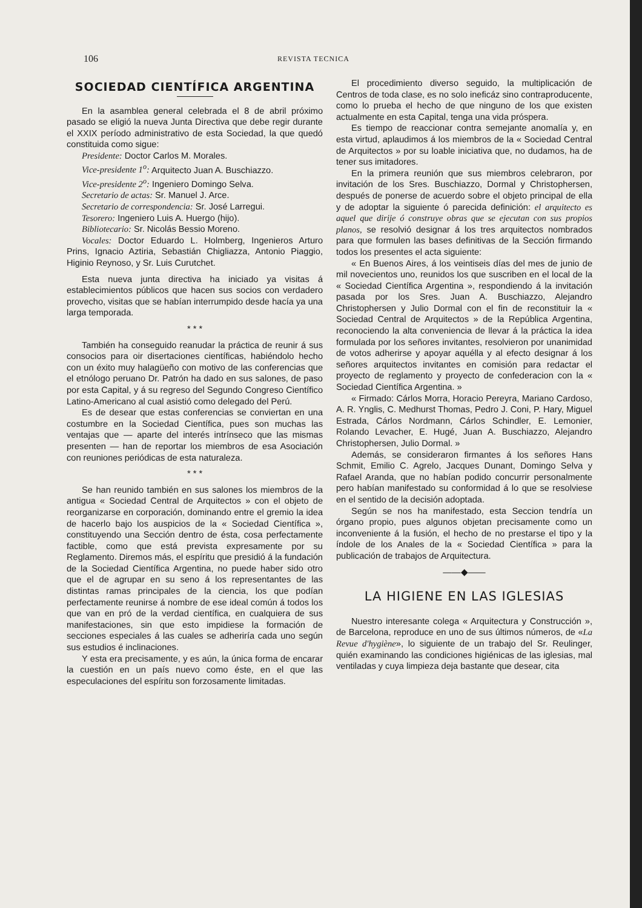106 REVISTA TECNICA
SOCIEDAD CIENTÍFICA ARGENTINA
En la asamblea general celebrada el 8 de abril próximo pasado se eligió la nueva Junta Directiva que debe regir durante el XXIX período administrativo de esta Sociedad, la que quedó constituida como sigue:
Presidente: Doctor Carlos M. Morales.
Vice-presidente 1<sup>o</sup>: Arquitecto Juan A. Buschiazzo.
Vice-presidente 2<sup>o</sup>: Ingeniero Domingo Selva.
Secretario de actas: Sr. Manuel J. Arce.
Secretario de correspondencia: Sr. José Larregui.
Tesorero: Ingeniero Luis A. Huergo (hijo).
Bibliotecario: Sr. Nicolás Bessio Moreno.
Vocales: Doctor Eduardo L. Holmberg, Ingenieros Arturo Prins, Ignacio Aztiria, Sebastián Chigliazza, Antonio Piaggio, Higinio Reynoso, y Sr. Luis Curutchet.
Esta nueva junta directiva ha iniciado ya visitas á establecimientos públicos que hacen sus socios con verdadero provecho, visitas que se habían interrumpido desde hacía ya una larga temporada.
* * *
También ha conseguido reanudar la práctica de reunir á sus consocios para oir disertaciones científicas, habiéndolo hecho con un éxito muy halagüeño con motivo de las conferencias que el etnólogo peruano Dr. Patrón ha dado en sus salones, de paso por esta Capital, y á su regreso del Segundo Congreso Científico Latino-Americano al cual asistió como delegado del Perú.
Es de desear que estas conferencias se conviertan en una costumbre en la Sociedad Científica, pues son muchas las ventajas que — aparte del interés intrínseco que las mismas presenten — han de reportar los miembros de esa Asociación con reuniones periódicas de esta naturaleza.
* * *
Se han reunido también en sus salones los miembros de la antigua « Sociedad Central de Arquitectos » con el objeto de reorganizarse en corporación, dominando entre el gremio la idea de hacerlo bajo los auspicios de la « Sociedad Científica », constituyendo una Sección dentro de ésta, cosa perfectamente factible, como que está prevista expresamente por su Reglamento. Diremos más, el espíritu que presidió á la fundación de la Sociedad Científica Argentina, no puede haber sido otro que el de agrupar en su seno á los representantes de las distintas ramas principales de la ciencia, los que podían perfectamente reunirse á nombre de ese ideal común á todos los que van en pró de la verdad científica, en cualquiera de sus manifestaciones, sin que esto impidiese la formación de secciones especiales á las cuales se adheriría cada uno según sus estudios é inclinaciones.
Y esta era precisamente, y es aún, la única forma de encarar la cuestión en un país nuevo como éste, en el que las especulaciones del espíritu son forzosamente limitadas.
El procedimiento diverso seguido, la multiplicación de Centros de toda clase, es no solo ineficáz sino contraproducente, como lo prueba el hecho de que ninguno de los que existen actualmente en esta Capital, tenga una vida próspera.
Es tiempo de reaccionar contra semejante anomalía y, en esta virtud, aplaudimos á los miembros de la « Sociedad Central de Arquitectos » por su loable iniciativa que, no dudamos, ha de tener sus imitadores.
En la primera reunión que sus miembros celebraron, por invitación de los Sres. Buschiazzo, Dormal y Christophersen, después de ponerse de acuerdo sobre el objeto principal de ella y de adoptar la siguiente ó parecida definición: el arquitecto es aquel que dirije ó construye obras que se ejecutan con sus propios planos, se resolvió designar á los tres arquitectos nombrados para que formulen las bases definitivas de la Sección firmando todos los presentes el acta siguiente:
« En Buenos Aires, á los veintiseis días del mes de junio de mil novecientos uno, reunidos los que suscriben en el local de la « Sociedad Científica Argentina », respondiendo á la invitación pasada por los Sres. Juan A. Buschiazzo, Alejandro Christophersen y Julio Dormal con el fin de reconstituir la « Sociedad Central de Arquitectos » de la República Argentina, reconociendo la alta conveniencia de llevar á la práctica la idea formulada por los señores invitantes, resolvieron por unanimidad de votos adherirse y apoyar aquélla y al efecto designar á los señores arquitectos invitantes en comisión para redactar el proyecto de reglamento y proyecto de confederacion con la « Sociedad Científica Argentina. »
« Firmado: Cárlos Morra, Horacio Pereyra, Mariano Cardoso, A. R. Ynglis, C. Medhurst Thomas, Pedro J. Coni, P. Hary, Miguel Estrada, Cárlos Nordmann, Cárlos Schindler, E. Lemonier, Rolando Levacher, E. Hugé, Juan A. Buschiazzo, Alejandro Christophersen, Julio Dormal. »
Además, se consideraron firmantes á los señores Hans Schmit, Emilio C. Agrelo, Jacques Dunant, Domingo Selva y Rafael Aranda, que no habían podido concurrir personalmente pero habían manifestado su conformidad á lo que se resolviese en el sentido de la decisión adoptada.
Según se nos ha manifestado, esta Seccion tendría un órgano propio, pues algunos objetan precisamente como un inconveniente á la fusión, el hecho de no prestarse el tipo y la índole de los Anales de la « Sociedad Científica » para la publicación de trabajos de Arquitectura.
——◆——
LA HIGIENE EN LAS IGLESIAS
Nuestro interesante colega « Arquitectura y Construcción », de Barcelona, reproduce en uno de sus últimos números, de «La Revue d'hygiène», lo siguiente de un trabajo del Sr. Reulinger, quién examinando las condiciones higiénicas de las iglesias, mal ventiladas y cuya limpieza deja bastante que desear, cita